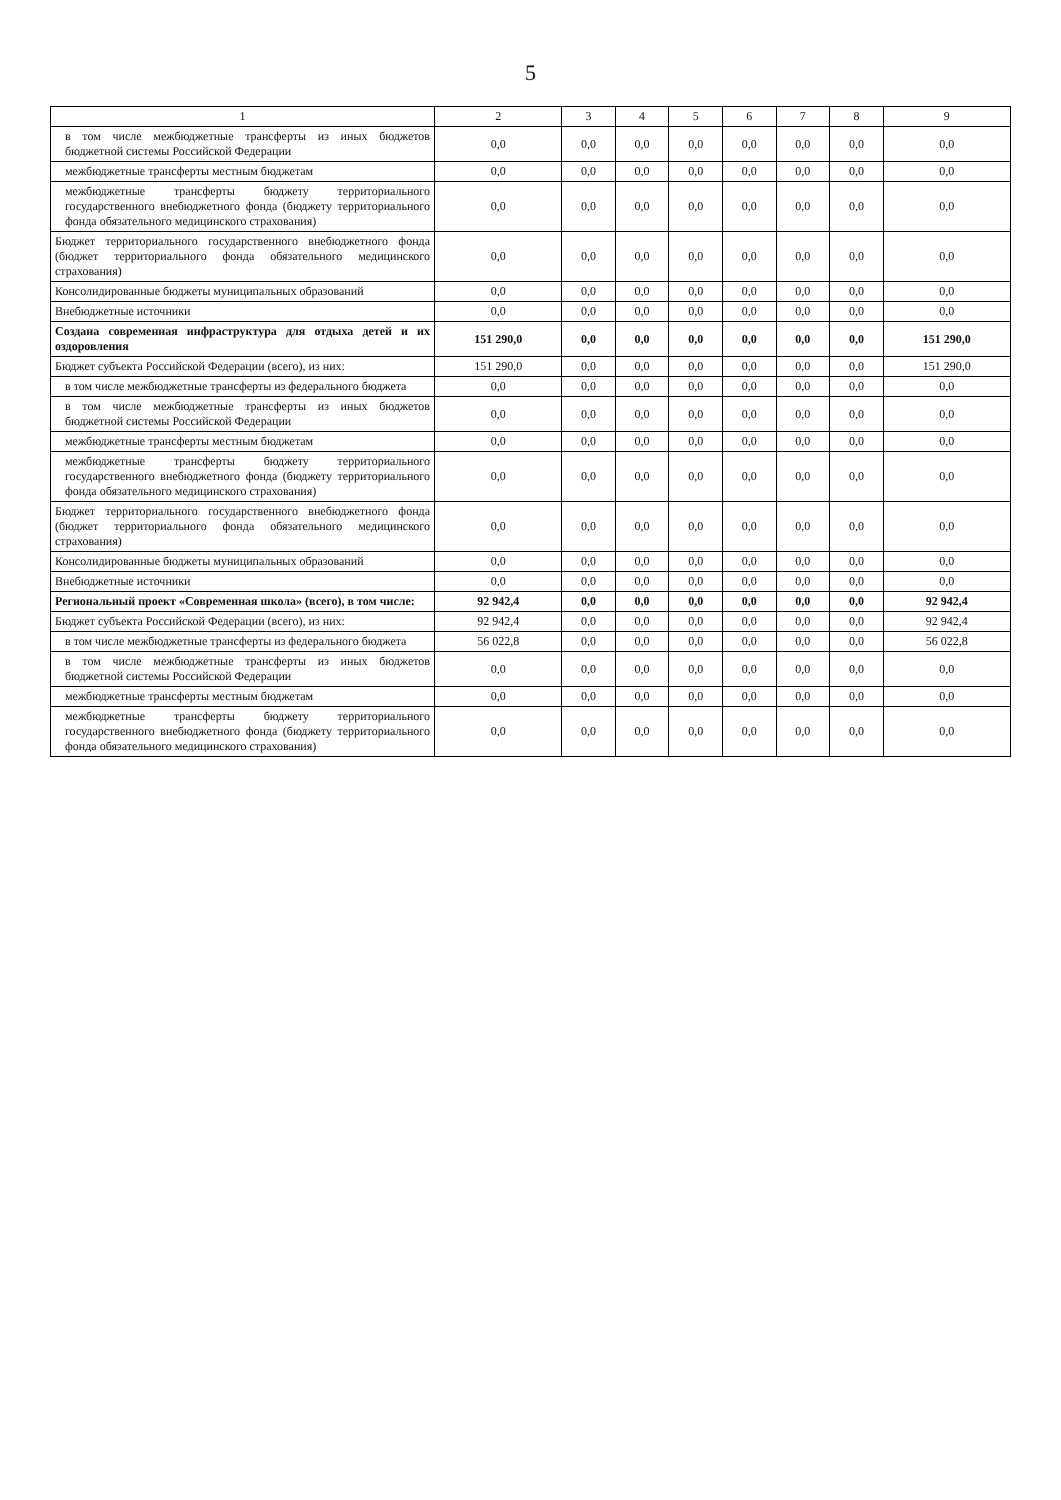5
| 1 | 2 | 3 | 4 | 5 | 6 | 7 | 8 | 9 |
| --- | --- | --- | --- | --- | --- | --- | --- | --- |
| в том числе межбюджетные трансферты из иных бюджетов бюджетной системы Российской Федерации | 0,0 | 0,0 | 0,0 | 0,0 | 0,0 | 0,0 | 0,0 | 0,0 |
| межбюджетные трансферты местным бюджетам | 0,0 | 0,0 | 0,0 | 0,0 | 0,0 | 0,0 | 0,0 | 0,0 |
| межбюджетные трансферты бюджету территориального государственного внебюджетного фонда (бюджету территориального фонда обязательного медицинского страхования) | 0,0 | 0,0 | 0,0 | 0,0 | 0,0 | 0,0 | 0,0 | 0,0 |
| Бюджет территориального государственного внебюджетного фонда (бюджет территориального фонда обязательного медицинского страхования) | 0,0 | 0,0 | 0,0 | 0,0 | 0,0 | 0,0 | 0,0 | 0,0 |
| Консолидированные бюджеты муниципальных образований | 0,0 | 0,0 | 0,0 | 0,0 | 0,0 | 0,0 | 0,0 | 0,0 |
| Внебюджетные источники | 0,0 | 0,0 | 0,0 | 0,0 | 0,0 | 0,0 | 0,0 | 0,0 |
| Создана современная инфраструктура для отдыха детей и их оздоровления | 151 290,0 | 0,0 | 0,0 | 0,0 | 0,0 | 0,0 | 0,0 | 151 290,0 |
| Бюджет субъекта Российской Федерации (всего), из них: | 151 290,0 | 0,0 | 0,0 | 0,0 | 0,0 | 0,0 | 0,0 | 151 290,0 |
| в том числе межбюджетные трансферты из федерального бюджета | 0,0 | 0,0 | 0,0 | 0,0 | 0,0 | 0,0 | 0,0 | 0,0 |
| в том числе межбюджетные трансферты из иных бюджетов бюджетной системы Российской Федерации | 0,0 | 0,0 | 0,0 | 0,0 | 0,0 | 0,0 | 0,0 | 0,0 |
| межбюджетные трансферты местным бюджетам | 0,0 | 0,0 | 0,0 | 0,0 | 0,0 | 0,0 | 0,0 | 0,0 |
| межбюджетные трансферты бюджету территориального государственного внебюджетного фонда (бюджету территориального фонда обязательного медицинского страхования) | 0,0 | 0,0 | 0,0 | 0,0 | 0,0 | 0,0 | 0,0 | 0,0 |
| Бюджет территориального государственного внебюджетного фонда (бюджет территориального фонда обязательного медицинского страхования) | 0,0 | 0,0 | 0,0 | 0,0 | 0,0 | 0,0 | 0,0 | 0,0 |
| Консолидированные бюджеты муниципальных образований | 0,0 | 0,0 | 0,0 | 0,0 | 0,0 | 0,0 | 0,0 | 0,0 |
| Внебюджетные источники | 0,0 | 0,0 | 0,0 | 0,0 | 0,0 | 0,0 | 0,0 | 0,0 |
| Региональный проект «Современная школа» (всего), в том числе: | 92 942,4 | 0,0 | 0,0 | 0,0 | 0,0 | 0,0 | 0,0 | 92 942,4 |
| Бюджет субъекта Российской Федерации (всего), из них: | 92 942,4 | 0,0 | 0,0 | 0,0 | 0,0 | 0,0 | 0,0 | 92 942,4 |
| в том числе межбюджетные трансферты из федерального бюджета | 56 022,8 | 0,0 | 0,0 | 0,0 | 0,0 | 0,0 | 0,0 | 56 022,8 |
| в том числе межбюджетные трансферты из иных бюджетов бюджетной системы Российской Федерации | 0,0 | 0,0 | 0,0 | 0,0 | 0,0 | 0,0 | 0,0 | 0,0 |
| межбюджетные трансферты местным бюджетам | 0,0 | 0,0 | 0,0 | 0,0 | 0,0 | 0,0 | 0,0 | 0,0 |
| межбюджетные трансферты бюджету территориального государственного внебюджетного фонда (бюджету территориального фонда обязательного медицинского страхования) | 0,0 | 0,0 | 0,0 | 0,0 | 0,0 | 0,0 | 0,0 | 0,0 |